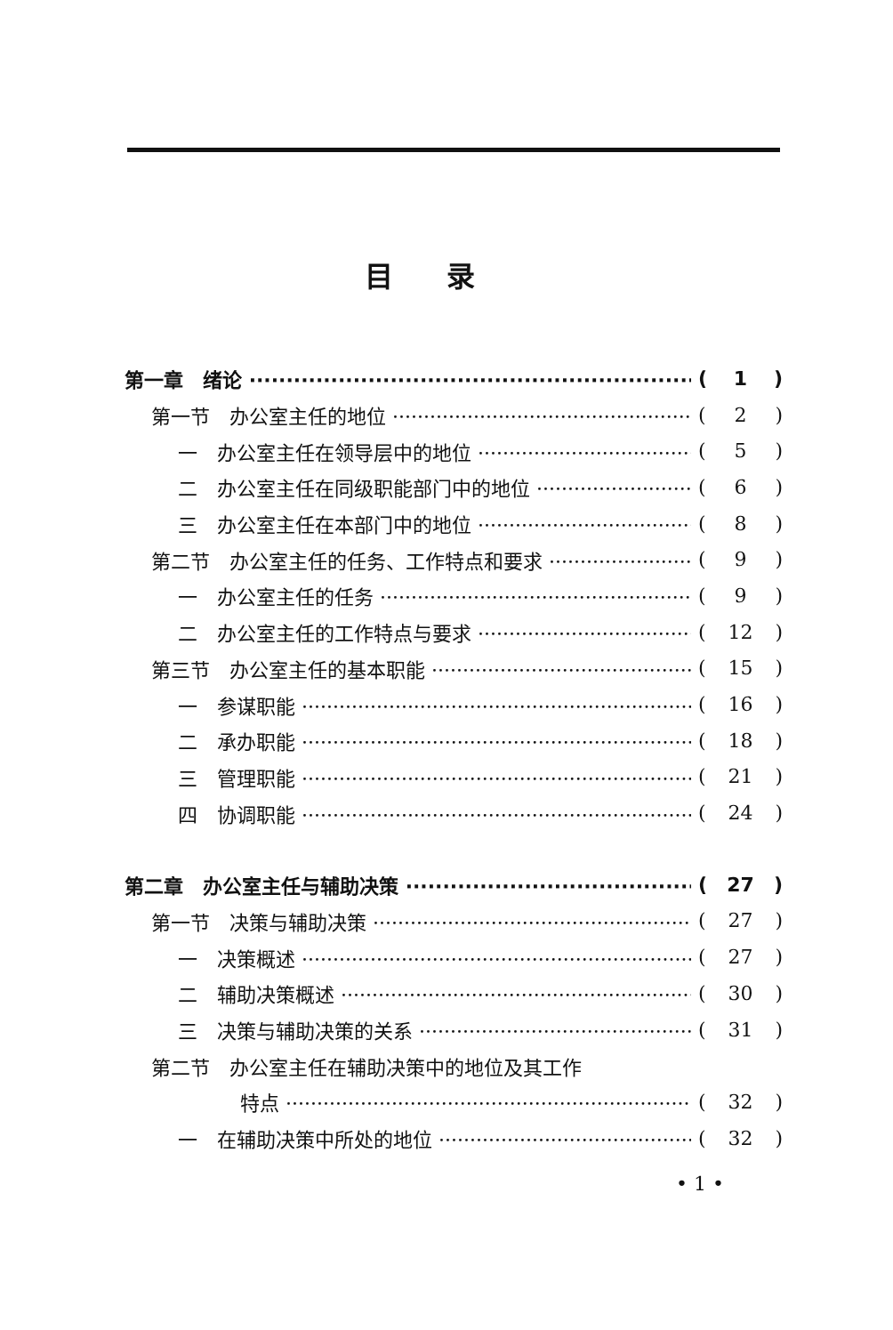目录
第一章　绪论 (1)
第一节　办公室主任的地位 (2)
一　办公室主任在领导层中的地位 (5)
二　办公室主任在同级职能部门中的地位 (6)
三　办公室主任在本部门中的地位 (8)
第二节　办公室主任的任务、工作特点和要求 (9)
一　办公室主任的任务 (9)
二　办公室主任的工作特点与要求 (12)
第三节　办公室主任的基本职能 (15)
一　参谋职能 (16)
二　承办职能 (18)
三　管理职能 (21)
四　协调职能 (24)
第二章　办公室主任与辅助决策 (27)
第一节　决策与辅助决策 (27)
一　决策概述 (27)
二　辅助决策概述 (30)
三　决策与辅助决策的关系 (31)
第二节　办公室主任在辅助决策中的地位及其工作
特点 (32)
一　在辅助决策中所处的地位 (32)
• 1 •